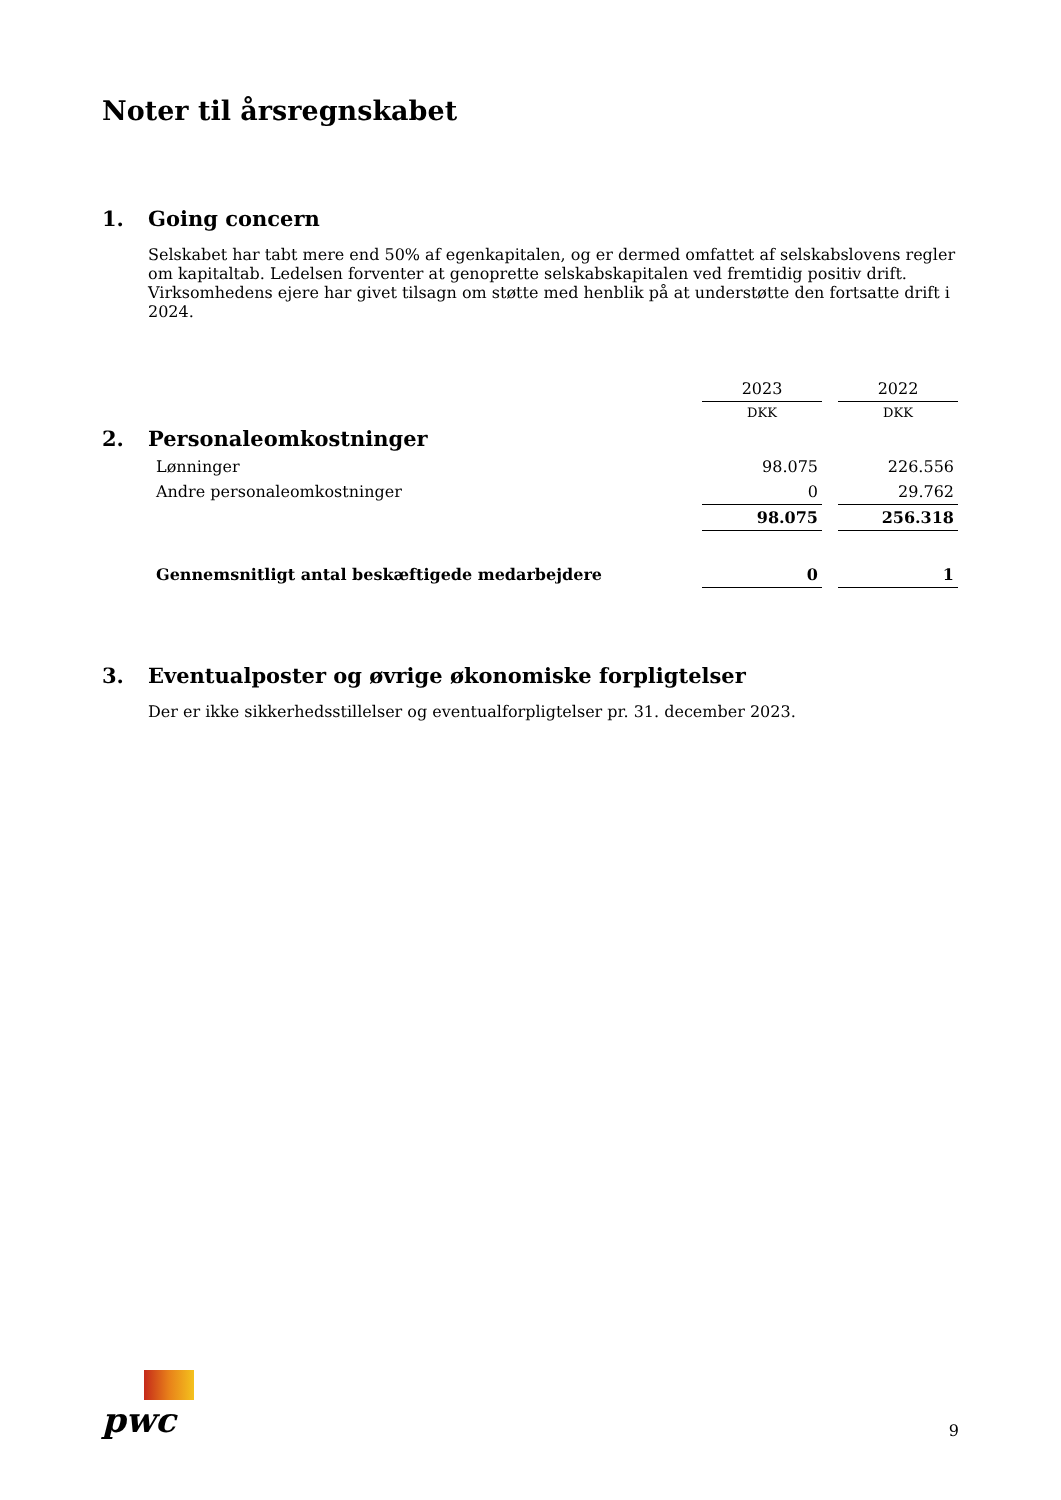Noter til årsregnskabet
1. Going concern
Selskabet har tabt mere end 50% af egenkapitalen, og er dermed omfattet af selskabslovens regler om kapitaltab. Ledelsen forventer at genoprette selskabskapitalen ved fremtidig positiv drift. Virksomhedens ejere har givet tilsagn om støtte med henblik på at understøtte den fortsatte drift i 2024.
| | | 2023 | | 2022 |
| | | DKK | | DKK |
| 2. Personaleomkostninger | | | | |
| | Lønninger | 98.075 | | 226.556 |
| | Andre personaleomkostninger | 0 | | 29.762 |
| | | 98.075 | | 256.318 |
| | Gennemsnitligt antal beskæftigede medarbejdere | 0 | | 1 |
3. Eventualposter og øvrige økonomiske forpligtelser
Der er ikke sikkerhedsstillelser og eventualforpligtelser pr. 31. december 2023.
pwc
9